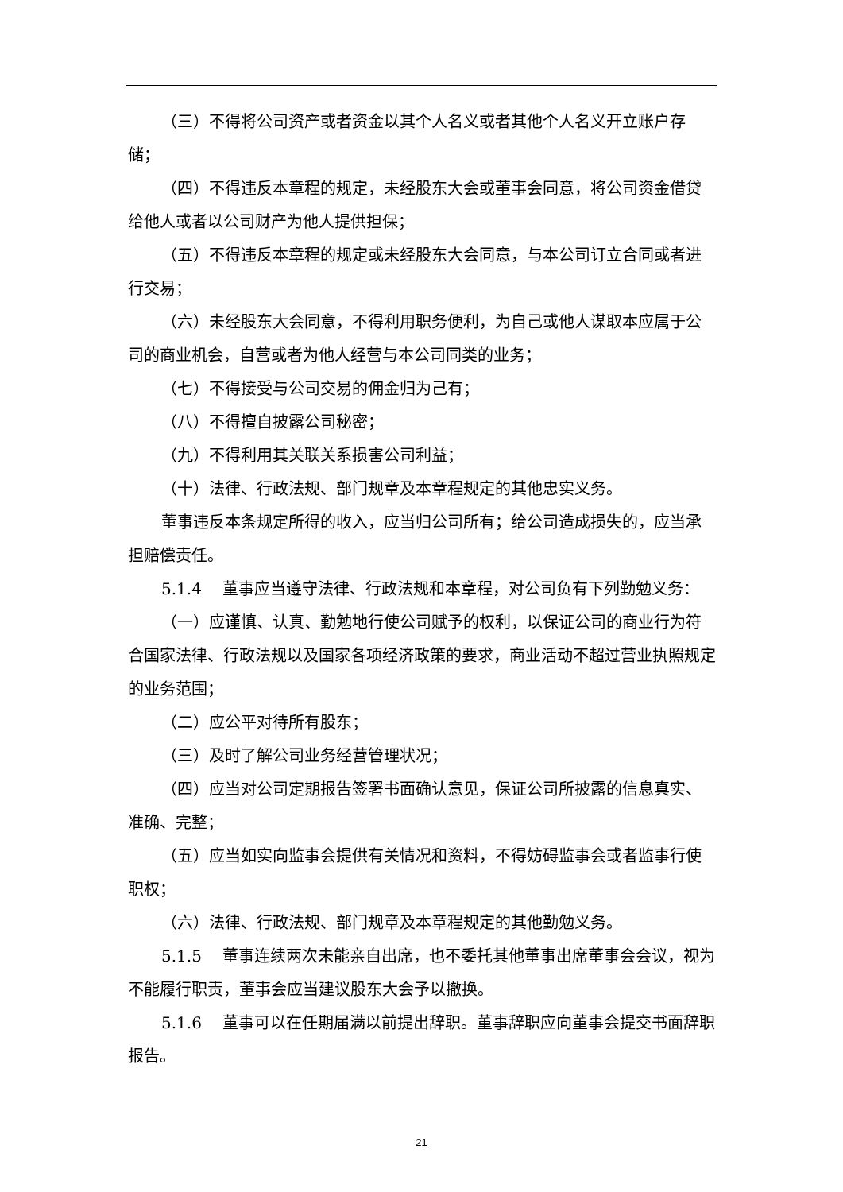（三）不得将公司资产或者资金以其个人名义或者其他个人名义开立账户存储；
（四）不得违反本章程的规定，未经股东大会或董事会同意，将公司资金借贷给他人或者以公司财产为他人提供担保；
（五）不得违反本章程的规定或未经股东大会同意，与本公司订立合同或者进行交易；
（六）未经股东大会同意，不得利用职务便利，为自己或他人谋取本应属于公司的商业机会，自营或者为他人经营与本公司同类的业务；
（七）不得接受与公司交易的佣金归为己有；
（八）不得擅自披露公司秘密；
（九）不得利用其关联关系损害公司利益；
（十）法律、行政法规、部门规章及本章程规定的其他忠实义务。
董事违反本条规定所得的收入，应当归公司所有；给公司造成损失的，应当承担赔偿责任。
5.1.4　 董事应当遵守法律、行政法规和本章程，对公司负有下列勤勉义务：
（一）应谨慎、认真、勤勉地行使公司赋予的权利，以保证公司的商业行为符合国家法律、行政法规以及国家各项经济政策的要求，商业活动不超过营业执照规定的业务范围；
（二）应公平对待所有股东；
（三）及时了解公司业务经营管理状况；
（四）应当对公司定期报告签署书面确认意见，保证公司所披露的信息真实、准确、完整；
（五）应当如实向监事会提供有关情况和资料，不得妨碍监事会或者监事行使职权；
（六）法律、行政法规、部门规章及本章程规定的其他勤勉义务。
5.1.5　 董事连续两次未能亲自出席，也不委托其他董事出席董事会会议，视为不能履行职责，董事会应当建议股东大会予以撤换。
5.1.6　 董事可以在任期届满以前提出辞职。董事辞职应向董事会提交书面辞职报告。
21